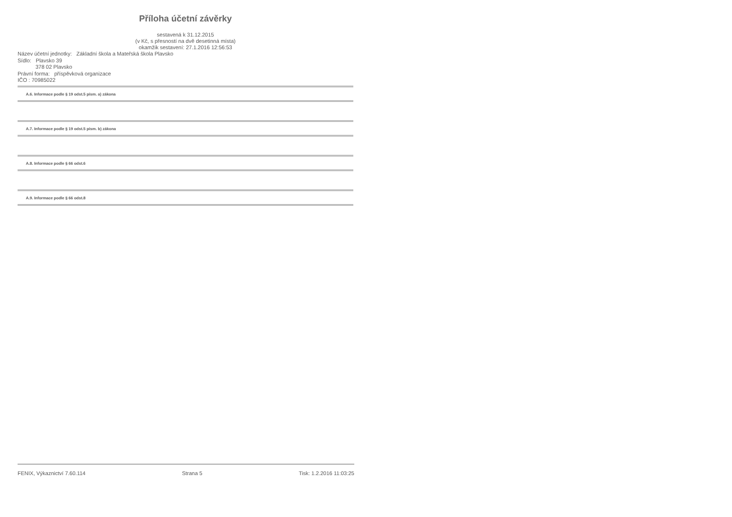Příloha účetní závěrky
sestavená k 31.12.2015
(v Kč, s přesností na dvě desetinná místa)
okamžik sestavení: 27.1.2016 12:56:53
Název účetní jednotky: Základní škola a Mateřská škola Plavsko
Sídlo: Plavsko 39
378 02 Plavsko
Právní forma: příspěvková organizace
IČO : 70985022
A.6. Informace podle § 19 odst.5 písm. a) zákona
A.7. Informace podle § 19 odst.5 písm. b) zákona
A.8. Informace podle § 66 odst.6
A.9. Informace podle § 66 odst.8
FENIX, Výkaznictví 7.60.114 Strana 5 Tisk: 1.2.2016 11:03:25